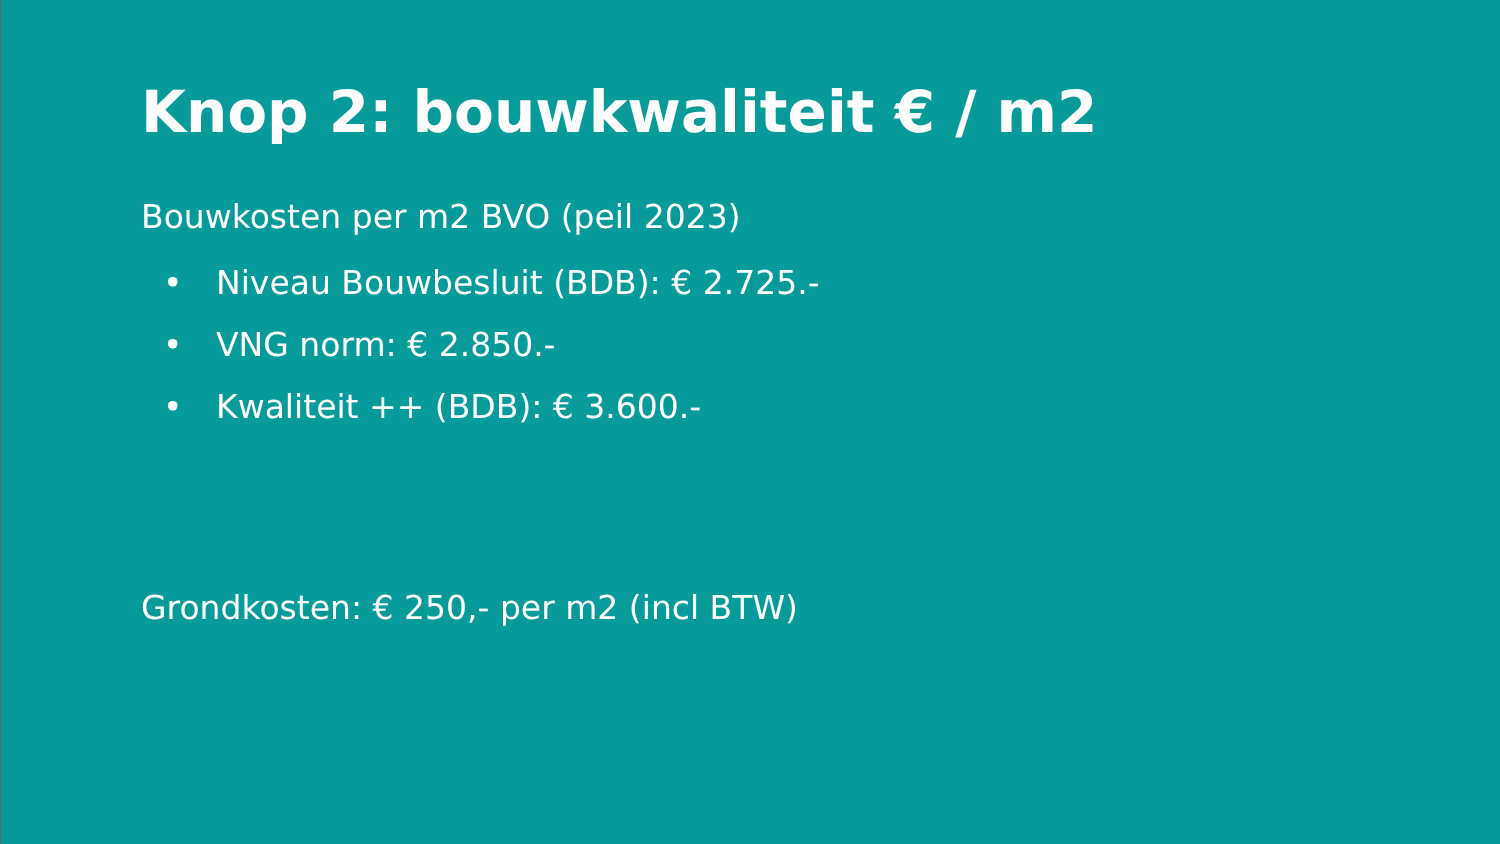Knop 2: bouwkwaliteit € / m2
Bouwkosten per m2 BVO (peil 2023)
• Niveau Bouwbesluit (BDB): € 2.725.-
• VNG norm: € 2.850.-
• Kwaliteit ++ (BDB): € 3.600.-
Grondkosten: € 250,- per m2 (incl BTW)